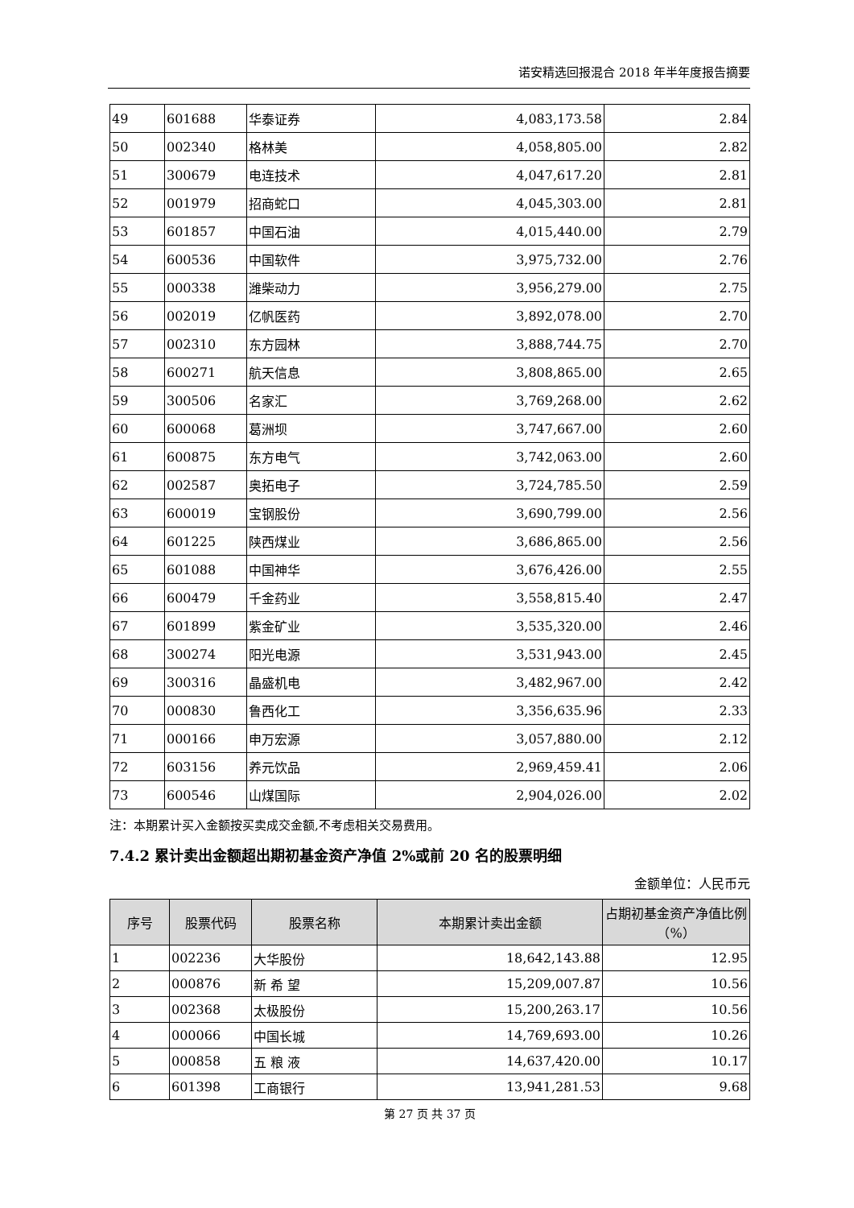诺安精选回报混合 2018 年半年度报告摘要
| 49 | 601688 | 华泰证券 | 4,083,173.58 | 2.84 |
| 50 | 002340 | 格林美 | 4,058,805.00 | 2.82 |
| 51 | 300679 | 电连技术 | 4,047,617.20 | 2.81 |
| 52 | 001979 | 招商蛇口 | 4,045,303.00 | 2.81 |
| 53 | 601857 | 中国石油 | 4,015,440.00 | 2.79 |
| 54 | 600536 | 中国软件 | 3,975,732.00 | 2.76 |
| 55 | 000338 | 潍柴动力 | 3,956,279.00 | 2.75 |
| 56 | 002019 | 亿帆医药 | 3,892,078.00 | 2.70 |
| 57 | 002310 | 东方园林 | 3,888,744.75 | 2.70 |
| 58 | 600271 | 航天信息 | 3,808,865.00 | 2.65 |
| 59 | 300506 | 名家汇 | 3,769,268.00 | 2.62 |
| 60 | 600068 | 葛洲坝 | 3,747,667.00 | 2.60 |
| 61 | 600875 | 东方电气 | 3,742,063.00 | 2.60 |
| 62 | 002587 | 奥拓电子 | 3,724,785.50 | 2.59 |
| 63 | 600019 | 宝钢股份 | 3,690,799.00 | 2.56 |
| 64 | 601225 | 陕西煤业 | 3,686,865.00 | 2.56 |
| 65 | 601088 | 中国神华 | 3,676,426.00 | 2.55 |
| 66 | 600479 | 千金药业 | 3,558,815.40 | 2.47 |
| 67 | 601899 | 紫金矿业 | 3,535,320.00 | 2.46 |
| 68 | 300274 | 阳光电源 | 3,531,943.00 | 2.45 |
| 69 | 300316 | 晶盛机电 | 3,482,967.00 | 2.42 |
| 70 | 000830 | 鲁西化工 | 3,356,635.96 | 2.33 |
| 71 | 000166 | 申万宏源 | 3,057,880.00 | 2.12 |
| 72 | 603156 | 养元饮品 | 2,969,459.41 | 2.06 |
| 73 | 600546 | 山煤国际 | 2,904,026.00 | 2.02 |
注：本期累计买入金额按买卖成交金额,不考虑相关交易费用。
7.4.2 累计卖出金额超出期初基金资产净值 2%或前 20 名的股票明细
金额单位：人民币元
| 序号 | 股票代码 | 股票名称 | 本期累计卖出金额 | 占期初基金资产净值比例（%） |
| --- | --- | --- | --- | --- |
| 1 | 002236 | 大华股份 | 18,642,143.88 | 12.95 |
| 2 | 000876 | 新 希 望 | 15,209,007.87 | 10.56 |
| 3 | 002368 | 太极股份 | 15,200,263.17 | 10.56 |
| 4 | 000066 | 中国长城 | 14,769,693.00 | 10.26 |
| 5 | 000858 | 五 粮 液 | 14,637,420.00 | 10.17 |
| 6 | 601398 | 工商银行 | 13,941,281.53 | 9.68 |
第 27 页 共 37 页